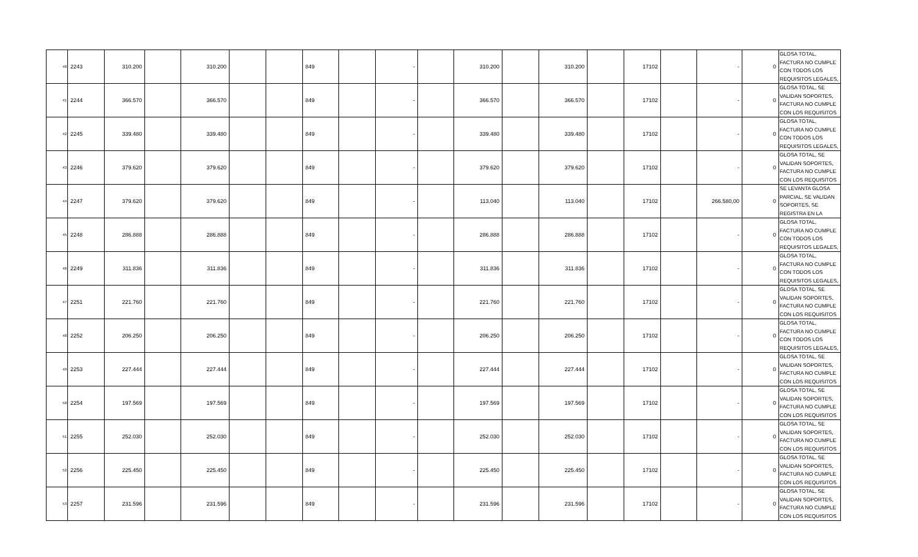| 40 | 2243 | 310.200 | | 310.200 | | | 849 | | - | | 310.200 | | 310.200 | | 17102 | | - | 0 | GLOSA TOTAL, FACTURA NO CUMPLE CON TODOS LOS REQUISITOS LEGALES, |
| 41 | 2244 | 366.570 | | 366.570 | | | 849 | | - | | 366.570 | | 366.570 | | 17102 | | - | 0 | GLOSA TOTAL, SE VALIDAN SOPORTES, FACTURA NO CUMPLE CON LOS REQUISITOS |
| 42 | 2245 | 339.480 | | 339.480 | | | 849 | | - | | 339.480 | | 339.480 | | 17102 | | - | 0 | GLOSA TOTAL, FACTURA NO CUMPLE CON TODOS LOS REQUISITOS LEGALES, |
| 43 | 2246 | 379.620 | | 379.620 | | | 849 | | - | | 379.620 | | 379.620 | | 17102 | | - | 0 | GLOSA TOTAL, SE VALIDAN SOPORTES, FACTURA NO CUMPLE CON LOS REQUISITOS |
| 44 | 2247 | 379.620 | | 379.620 | | | 849 | | - | | 113.040 | | 113.040 | | 17102 | | 266.580,00 | 0 | SE LEVANTA GLOSA PARCIAL, SE VALIDAN SOPORTES, SE REGISTRA EN LA |
| 45 | 2248 | 286.888 | | 286.888 | | | 849 | | - | | 286.888 | | 286.888 | | 17102 | | - | 0 | GLOSA TOTAL, FACTURA NO CUMPLE CON TODOS LOS REQUISITOS LEGALES, |
| 46 | 2249 | 311.836 | | 311.836 | | | 849 | | - | | 311.836 | | 311.836 | | 17102 | | - | 0 | GLOSA TOTAL, FACTURA NO CUMPLE CON TODOS LOS REQUISITOS LEGALES, |
| 47 | 2251 | 221.760 | | 221.760 | | | 849 | | - | | 221.760 | | 221.760 | | 17102 | | - | 0 | GLOSA TOTAL, SE VALIDAN SOPORTES, FACTURA NO CUMPLE CON LOS REQUISITOS |
| 48 | 2252 | 206.250 | | 206.250 | | | 849 | | - | | 206.250 | | 206.250 | | 17102 | | - | 0 | GLOSA TOTAL, FACTURA NO CUMPLE CON TODOS LOS REQUISITOS LEGALES, |
| 49 | 2253 | 227.444 | | 227.444 | | | 849 | | - | | 227.444 | | 227.444 | | 17102 | | - | 0 | GLOSA TOTAL, SE VALIDAN SOPORTES, FACTURA NO CUMPLE CON LOS REQUISITOS |
| 50 | 2254 | 197.569 | | 197.569 | | | 849 | | - | | 197.569 | | 197.569 | | 17102 | | - | 0 | GLOSA TOTAL, SE VALIDAN SOPORTES, FACTURA NO CUMPLE CON LOS REQUISITOS |
| 51 | 2255 | 252.030 | | 252.030 | | | 849 | | - | | 252.030 | | 252.030 | | 17102 | | - | 0 | GLOSA TOTAL, SE VALIDAN SOPORTES, FACTURA NO CUMPLE CON LOS REQUISITOS |
| 52 | 2256 | 225.450 | | 225.450 | | | 849 | | - | | 225.450 | | 225.450 | | 17102 | | - | 0 | GLOSA TOTAL, SE VALIDAN SOPORTES, FACTURA NO CUMPLE CON LOS REQUISITOS |
| 53 | 2257 | 231.596 | | 231.596 | | | 849 | | - | | 231.596 | | 231.596 | | 17102 | | - | 0 | GLOSA TOTAL, SE VALIDAN SOPORTES, FACTURA NO CUMPLE CON LOS REQUISITOS |